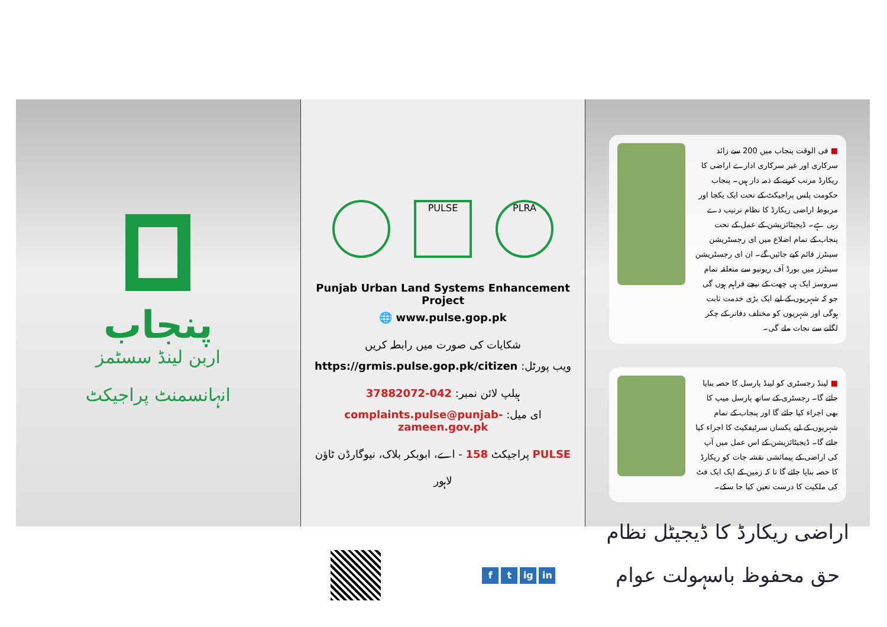پنجاب
اربن لینڈ سسٹمز
انہانسمنٹ پراجیکٹ
PULSE PLRA
Punjab Urban Land Systems Enhancement Project
🌐 www.pulse.gop.pk
شکایات کی صورت میں رابطہ کریں
ویب پورٹل: https://grmis.pulse.gop.pk/citizen
ہیلپ لائن نمبر: 042-37882072
ای میل: complaints.pulse@punjab-zameen.gov.pk
PULSE پراجیکٹ 158 - اے، ابوبکر بلاک، نیوگارڈن ٹاؤن لاہور
f t ig in
■ فی الوقت پنجاب میں 200 سے زائد سرکاری اور غیر سرکاری ادارے اراضی کا ریکارڈ مرتب کرنے کے ذمہ دار ہیں۔ پنجاب حکومت پلس پراجیکٹ کے تحت ایک یکجا اور مربوط اراضی ریکارڈ کا نظام ترتیب دے رہی ہے۔ ڈیجیٹائزیشن کے عمل کے تحت پنجاب کے تمام اضلاع میں ای رجسٹریشن سینٹرز قائم کیے جائیں گے۔ ان ای رجسٹریشن سینٹرز میں بورڈ آف ریونیو سے متعلقہ تمام سروسز ایک ہی چھت کے نیچے فراہم ہوں گی جو کہ شہریوں کے لیے ایک بڑی خدمت ثابت ہوگی اور شہریوں کو مختلف دفاتر کے چکر لگانے سے نجات ملے گی۔
■ لینڈ رجسٹری کو لینڈ پارسل کا حصہ بنایا جائے گا۔ رجسٹری کے ساتھ پارسل میپ کا بھی اجراء کیا جائے گا اور پنجاب کے تمام شہریوں کے لیے یکساں سرٹیفکیٹ کا اجراء کیا جائے گا۔ ڈیجیٹائزیشن کے اس عمل میں آپ کی اراضی کے پیمائشی نقشہ جات کو ریکارڈ کا حصہ بنایا جائے گا تا کہ زمین کے ایک ایک فٹ کی ملکیت کا درست تعین کیا جا سکے۔
اراضی ریکارڈ کا ڈیجیٹل نظام
حق محفوظ باسہولت عوام